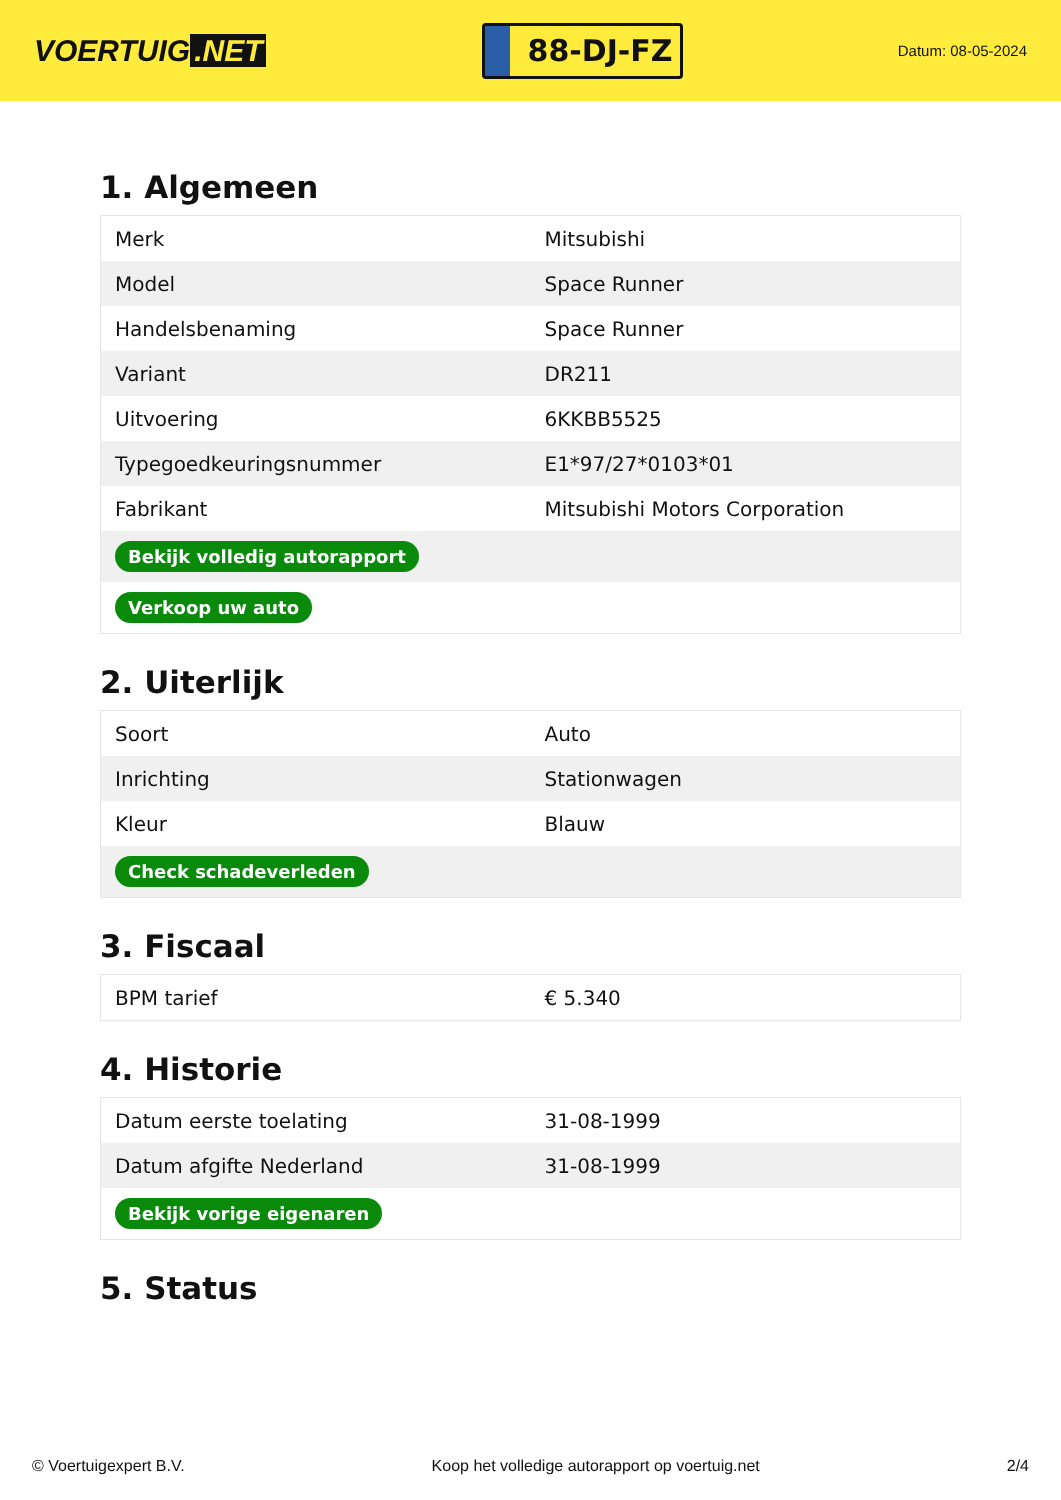VOERTUIG.NET
88-DJ-FZ
Datum: 08-05-2024
1. Algemeen
| Merk | Mitsubishi |
| Model | Space Runner |
| Handelsbenaming | Space Runner |
| Variant | DR211 |
| Uitvoering | 6KKBB5525 |
| Typegoedkeuringsnummer | E1*97/27*0103*01 |
| Fabrikant | Mitsubishi Motors Corporation |
| Bekijk volledig autorapport | |
| Verkoop uw auto | |
2. Uiterlijk
| Soort | Auto |
| Inrichting | Stationwagen |
| Kleur | Blauw |
| Check schadeverleden | |
3. Fiscaal
| BPM tarief | € 5.340 |
4. Historie
| Datum eerste toelating | 31-08-1999 |
| Datum afgifte Nederland | 31-08-1999 |
| Bekijk vorige eigenaren | |
5. Status
© Voertuigexpert B.V. Koop het volledige autorapport op voertuig.net 2/4